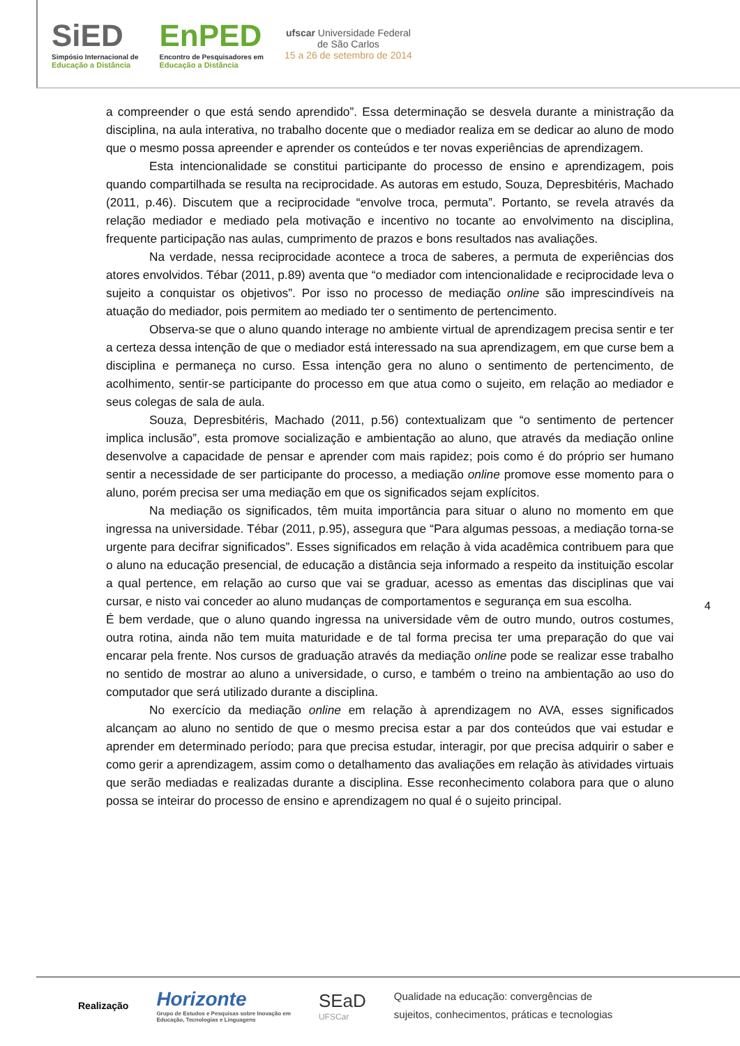SiED
Simpósio Internacional de
Educação a Distância
EnPED
Encontro de Pesquisadores em
Educação a Distância
ufscar Universidade Federal
de São Carlos
15 a 26 de setembro de 2014
a compreender o que está sendo aprendido”. Essa determinação se desvela durante a ministração da disciplina, na aula interativa, no trabalho docente que o mediador realiza em se dedicar ao aluno de modo que o mesmo possa apreender e aprender os conteúdos e ter novas experiências de aprendizagem.
Esta intencionalidade se constitui participante do processo de ensino e aprendizagem, pois quando compartilhada se resulta na reciprocidade. As autoras em estudo, Souza, Depresbitéris, Machado (2011, p.46). Discutem que a reciprocidade “envolve troca, permuta”. Portanto, se revela através da relação mediador e mediado pela motivação e incentivo no tocante ao envolvimento na disciplina, frequente participação nas aulas, cumprimento de prazos e bons resultados nas avaliações.
Na verdade, nessa reciprocidade acontece a troca de saberes, a permuta de experiências dos atores envolvidos. Tébar (2011, p.89) aventa que “o mediador com intencionalidade e reciprocidade leva o sujeito a conquistar os objetivos”. Por isso no processo de mediação online são imprescindíveis na atuação do mediador, pois permitem ao mediado ter o sentimento de pertencimento.
Observa-se que o aluno quando interage no ambiente virtual de aprendizagem precisa sentir e ter a certeza dessa intenção de que o mediador está interessado na sua aprendizagem, em que curse bem a disciplina e permaneça no curso. Essa intenção gera no aluno o sentimento de pertencimento, de acolhimento, sentir-se participante do processo em que atua como o sujeito, em relação ao mediador e seus colegas de sala de aula.
Souza, Depresbitéris, Machado (2011, p.56) contextualizam que “o sentimento de pertencer implica inclusão”, esta promove socialização e ambientação ao aluno, que através da mediação online desenvolve a capacidade de pensar e aprender com mais rapidez; pois como é do próprio ser humano sentir a necessidade de ser participante do processo, a mediação online promove esse momento para o aluno, porém precisa ser uma mediação em que os significados sejam explícitos.
Na mediação os significados, têm muita importância para situar o aluno no momento em que ingressa na universidade. Tébar (2011, p.95), assegura que “Para algumas pessoas, a mediação torna-se urgente para decifrar significados”. Esses significados em relação à vida acadêmica contribuem para que o aluno na educação presencial, de educação a distância seja informado a respeito da instituição escolar a qual pertence, em relação ao curso que vai se graduar, acesso as ementas das disciplinas que vai cursar, e nisto vai conceder ao aluno mudanças de comportamentos e segurança em sua escolha.
É bem verdade, que o aluno quando ingressa na universidade vêm de outro mundo, outros costumes, outra rotina, ainda não tem muita maturidade e de tal forma precisa ter uma preparação do que vai encarar pela frente. Nos cursos de graduação através da mediação online pode se realizar esse trabalho no sentido de mostrar ao aluno a universidade, o curso, e também o treino na ambientação ao uso do computador que será utilizado durante a disciplina.
No exercício da mediação online em relação à aprendizagem no AVA, esses significados alcançam ao aluno no sentido de que o mesmo precisa estar a par dos conteúdos que vai estudar e aprender em determinado período; para que precisa estudar, interagir, por que precisa adquirir o saber e como gerir a aprendizagem, assim como o detalhamento das avaliações em relação às atividades virtuais que serão mediadas e realizadas durante a disciplina. Esse reconhecimento colabora para que o aluno possa se inteirar do processo de ensino e aprendizagem no qual é o sujeito principal.
4
Realização
Horizonte
Grupo de Estudos e Pesquisas sobre Inovação em
Educação, Tecnologias e Linguagens
SEaD
UFSCar
Qualidade na educação: convergências de
sujeitos, conhecimentos, práticas e tecnologias